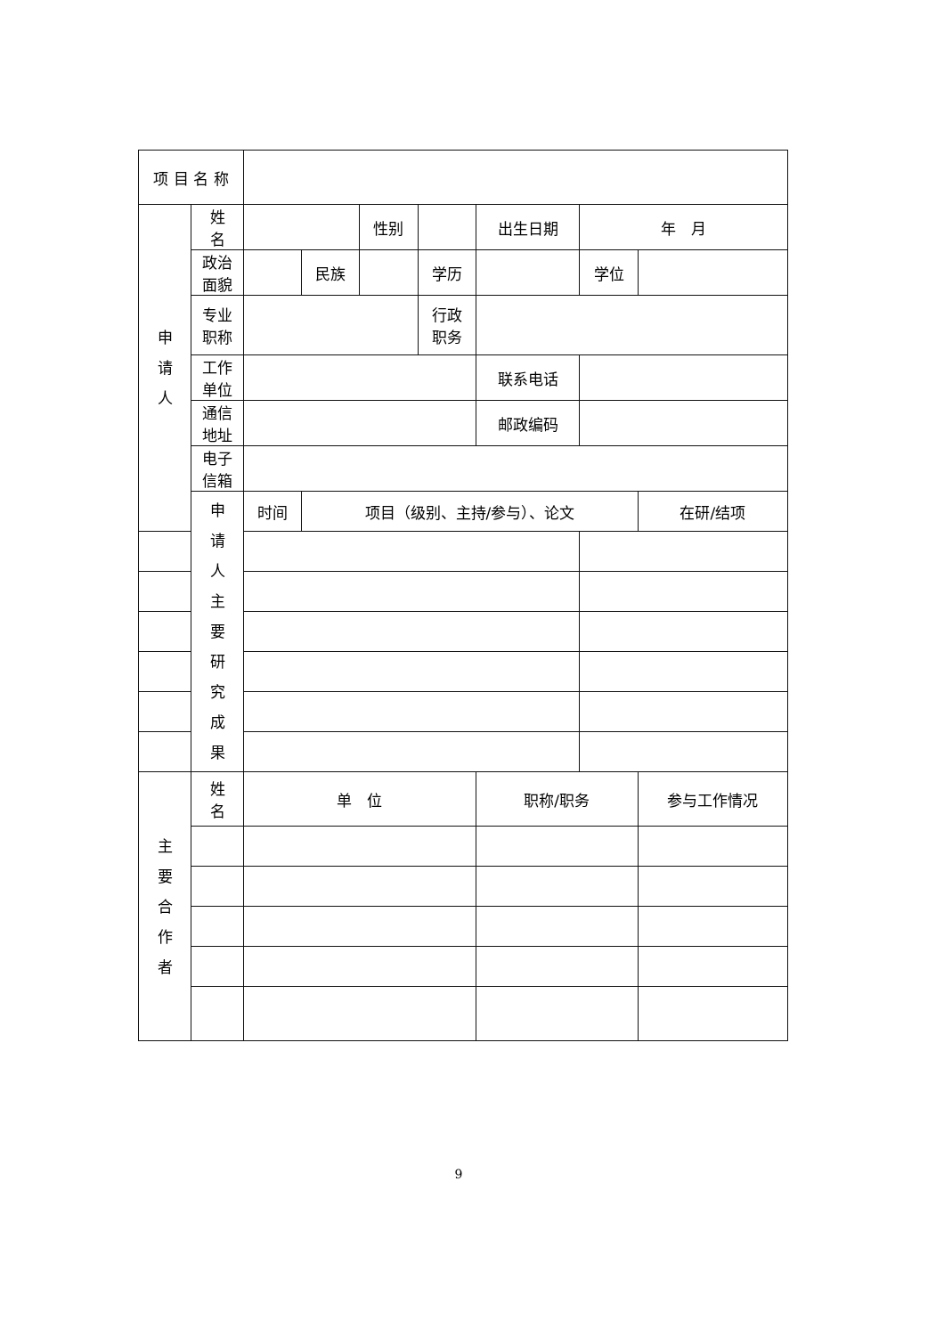| 项 目 名 称 | | | | | | | | |
| 申 请 人 | 姓 名 | | | 性别 | | 出生日期 | 年 月 | |
| | 政治面貌 | | 民族 | | 学历 | | 学位 | |
| | 专业职称 | | | | 行政 职务 | | | |
| | 工作单位 | | | | | 联系电话 | | |
| | 通信地址 | | | | | 邮政编码 | | |
| | 电子信箱 | | | | | | | |
| | 申 请 人 主 要 研 究 成 果 | 时间 | 项目（级别、主持/参与）、论文 | | | | | 在研/结项 |
| 主 要 合 作 者 | 姓 名 | 单 位 | | | | 职称/职务 | | 参与工作情况 |
9